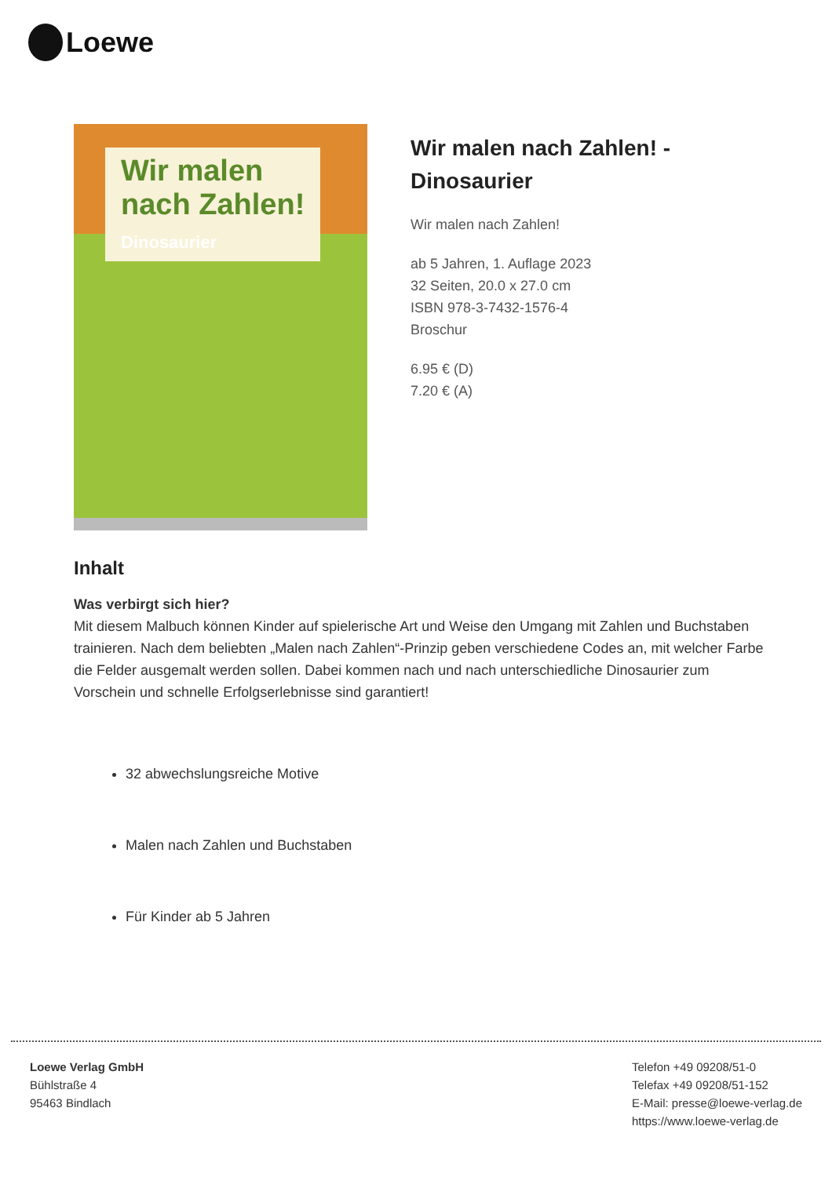Loewe
Wir malen
nach Zahlen!
Dinosaurier
Wir malen nach Zahlen! -
Dinosaurier
Wir malen nach Zahlen!
ab 5 Jahren, 1. Auflage 2023
32 Seiten, 20.0 x 27.0 cm
ISBN 978-3-7432-1576-4
Broschur
6.95 € (D)
7.20 € (A)
Inhalt
Was verbirgt sich hier?
Mit diesem Malbuch können Kinder auf spielerische Art und Weise den Umgang mit Zahlen und Buchstaben trainieren. Nach dem beliebten „Malen nach Zahlen“-Prinzip geben verschiedene Codes an, mit welcher Farbe die Felder ausgemalt werden sollen. Dabei kommen nach und nach unterschiedliche Dinosaurier zum Vorschein und schnelle Erfolgserlebnisse sind garantiert!
32 abwechslungsreiche Motive
Malen nach Zahlen und Buchstaben
Für Kinder ab 5 Jahren
Loewe Verlag GmbH
Bühlstraße 4
95463 Bindlach
Telefon +49 09208/51-0
Telefax +49 09208/51-152
E-Mail: presse@loewe-verlag.de
https://www.loewe-verlag.de